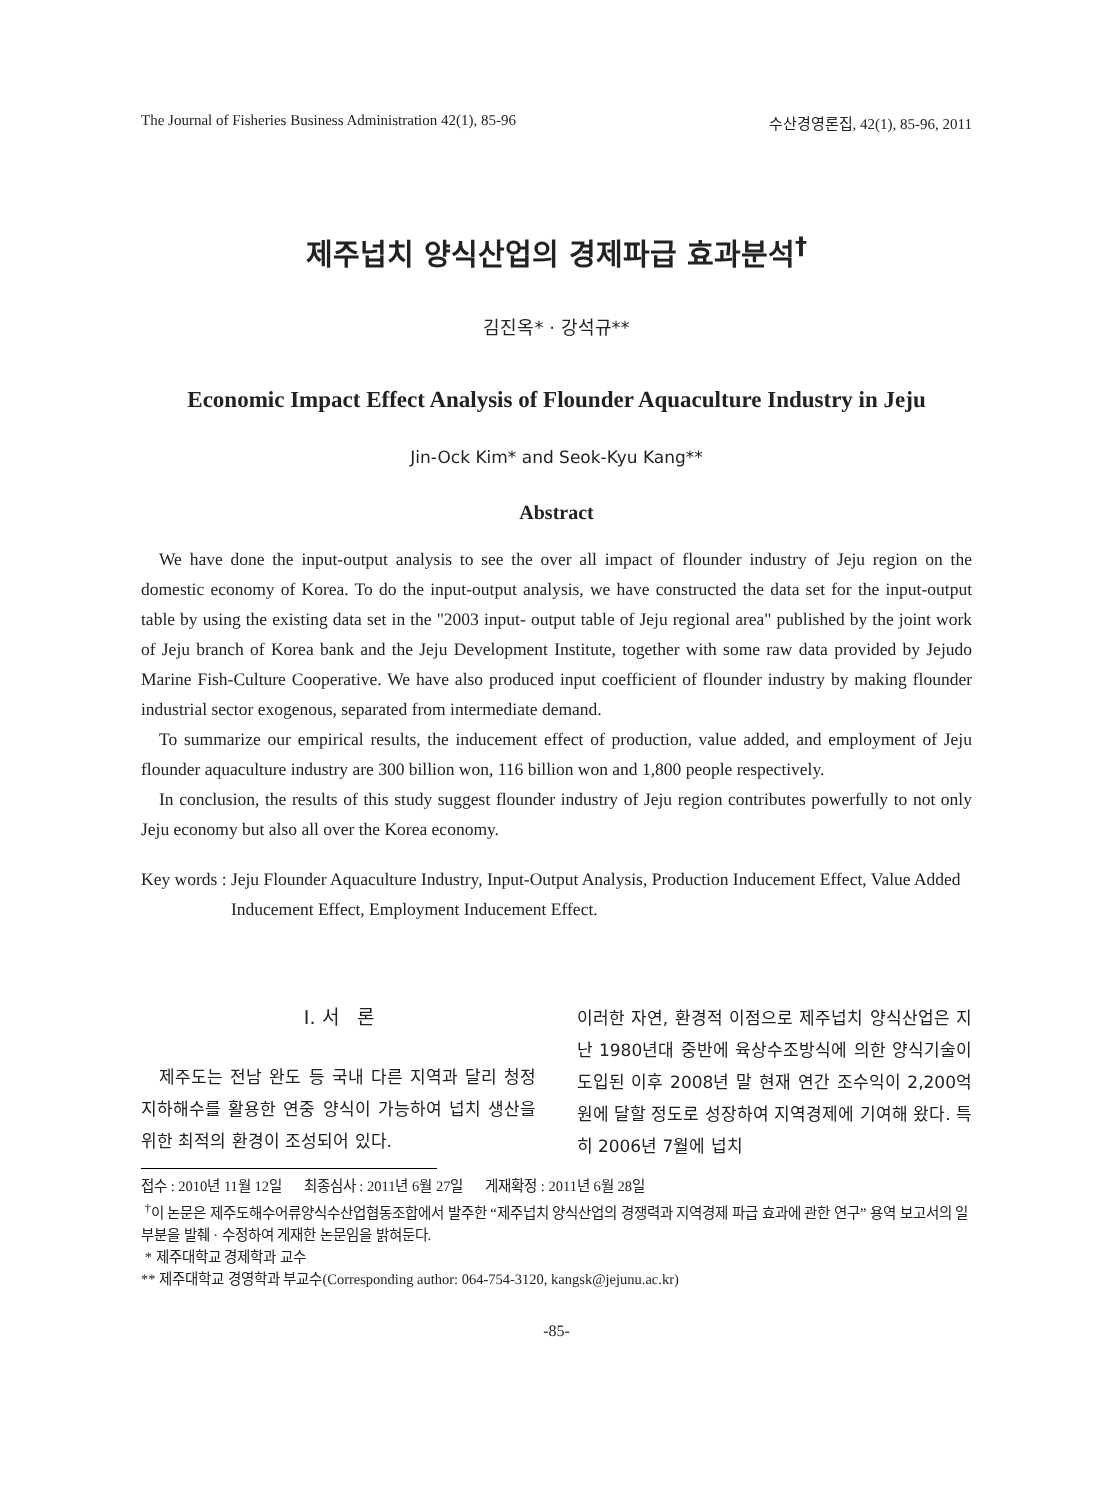The Journal of Fisheries Business Administration 42(1), 85-96 수산경영론집, 42(1), 85-96, 2011
제주넙치 양식산업의 경제파급 효과분석<sup>†</sup>
김진옥* · 강석규**
Economic Impact Effect Analysis of Flounder Aquaculture Industry in Jeju
Jin-Ock Kim* and Seok-Kyu Kang**
Abstract
We have done the input-output analysis to see the over all impact of flounder industry of Jeju region on the domestic economy of Korea. To do the input-output analysis, we have constructed the data set for the input-output table by using the existing data set in the "2003 input- output table of Jeju regional area" published by the joint work of Jeju branch of Korea bank and the Jeju Development Institute, together with some raw data provided by Jejudo Marine Fish-Culture Cooperative. We have also produced input coefficient of flounder industry by making flounder industrial sector exogenous, separated from intermediate demand.
To summarize our empirical results, the inducement effect of production, value added, and employment of Jeju flounder aquaculture industry are 300 billion won, 116 billion won and 1,800 people respectively.
In conclusion, the results of this study suggest flounder industry of Jeju region contributes powerfully to not only Jeju economy but also all over the Korea economy.
Key words : Jeju Flounder Aquaculture Industry, Input-Output Analysis, Production Inducement Effect, Value Added Inducement Effect, Employment Inducement Effect.
Ⅰ. 서 론
제주도는 전남 완도 등 국내 다른 지역과 달리 청정 지하해수를 활용한 연중 양식이 가능하여 넙치 생산을 위한 최적의 환경이 조성되어 있다.
이러한 자연, 환경적 이점으로 제주넙치 양식산업은 지난 1980년대 중반에 육상수조방식에 의한 양식기술이 도입된 이후 2008년 말 현재 연간 조수익이 2,200억 원에 달할 정도로 성장하여 지역경제에 기여해 왔다. 특히 2006년 7월에 넙치
접수 : 2010년 11월 12일 최종심사 : 2011년 6월 27일 게재확정 : 2011년 6월 28일
<sup>†</sup> 이 논문은 제주도해수어류양식수산업협동조합에서 발주한 “제주넙치 양식산업의 경쟁력과 지역경제 파급 효과에 관한 연구” 용역 보고서의 일부분을 발췌 · 수정하여 게재한 논문임을 밝혀둔다.
* 제주대학교 경제학과 교수
** 제주대학교 경영학과 부교수(Corresponding author: 064-754-3120, kangsk@jejunu.ac.kr)
-85-